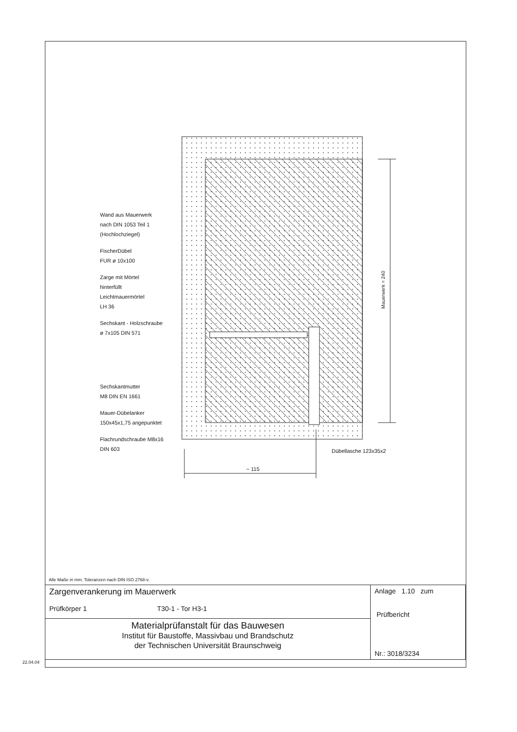Wand aus Mauerwerk
nach DIN 1053 Teil 1
(Hochlochziegel)
FischerDübel
FUR ø 10x100
Zarge mit Mörtel
hinterfüllt
Leichtmauermörtel
LH 36
Sechskant - Holzschraube
ø 7x105 DIN 571
Sechskantmutter
M8 DIN EN 1661
Mauer-Dübelanker
150x45x1,75 angepunktet
Flachrundschraube M8x16
DIN 603
Mauerwerk = 240
Dübellasche 123x35x2
~ 115
Alle Maße in mm. Toleranzen nach DIN ISO 2768-v.
| Zargenverankerung im Mauerwerk Prüfkörper 1 T30-1 - Tor H3-1 | Anlage 1.10 zum Prüfbericht Nr.: 3018/3234 |
| Materialprüfanstalt für das Bauwesen Institut für Baustoffe, Massivbau und Brandschutz der Technischen Universität Braunschweig | |
22.04.04